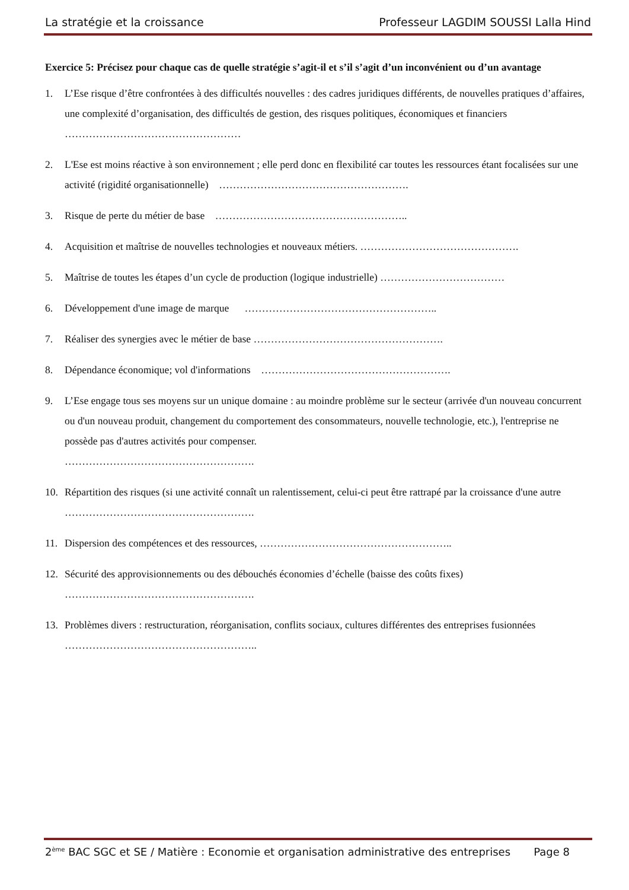La stratégie et la croissance Professeur LAGDIM SOUSSI Lalla Hind
Exercice 5: Précisez pour chaque cas de quelle stratégie s’agit-il et s’il s’agit d’un inconvénient ou d’un avantage
1. L’Ese risque d’être confrontées à des difficultés nouvelles : des cadres juridiques différents, de nouvelles pratiques d’affaires, une complexité d’organisation, des difficultés de gestion, des risques politiques, économiques et financiers ……………………………………………
2. L'Ese est moins réactive à son environnement ; elle perd donc en flexibilité car toutes les ressources étant focalisées sur une activité (rigidité organisationnelle) ……………………………………………….
3. Risque de perte du métier de base ………………………………………………..
4. Acquisition et maîtrise de nouvelles technologies et nouveaux métiers. ……………………………………….
5. Maîtrise de toutes les étapes d’un cycle de production (logique industrielle) ………………………………
6. Développement d'une image de marque ………………………………………………..
7. Réaliser des synergies avec le métier de base ……………………………………………….
8. Dépendance économique; vol d'informations ……………………………………………….
9. L’Ese engage tous ses moyens sur un unique domaine : au moindre problème sur le secteur (arrivée d'un nouveau concurrent ou d'un nouveau produit, changement du comportement des consommateurs, nouvelle technologie, etc.), l'entreprise ne possède pas d'autres activités pour compenser.
……………………………………………….
10. Répartition des risques (si une activité connaît un ralentissement, celui-ci peut être rattrapé par la croissance d'une autre ……………………………………………….
11. Dispersion des compétences et des ressources, ………………………………………………..
12. Sécurité des approvisionnements ou des débouchés économies d’échelle (baisse des coûts fixes)
……………………………………………….
13. Problèmes divers : restructuration, réorganisation, conflits sociaux, cultures différentes des entreprises fusionnées ………………………………………………..
2<sup>ème</sup> BAC SGC et SE / Matière : Economie et organisation administrative des entreprises Page 8